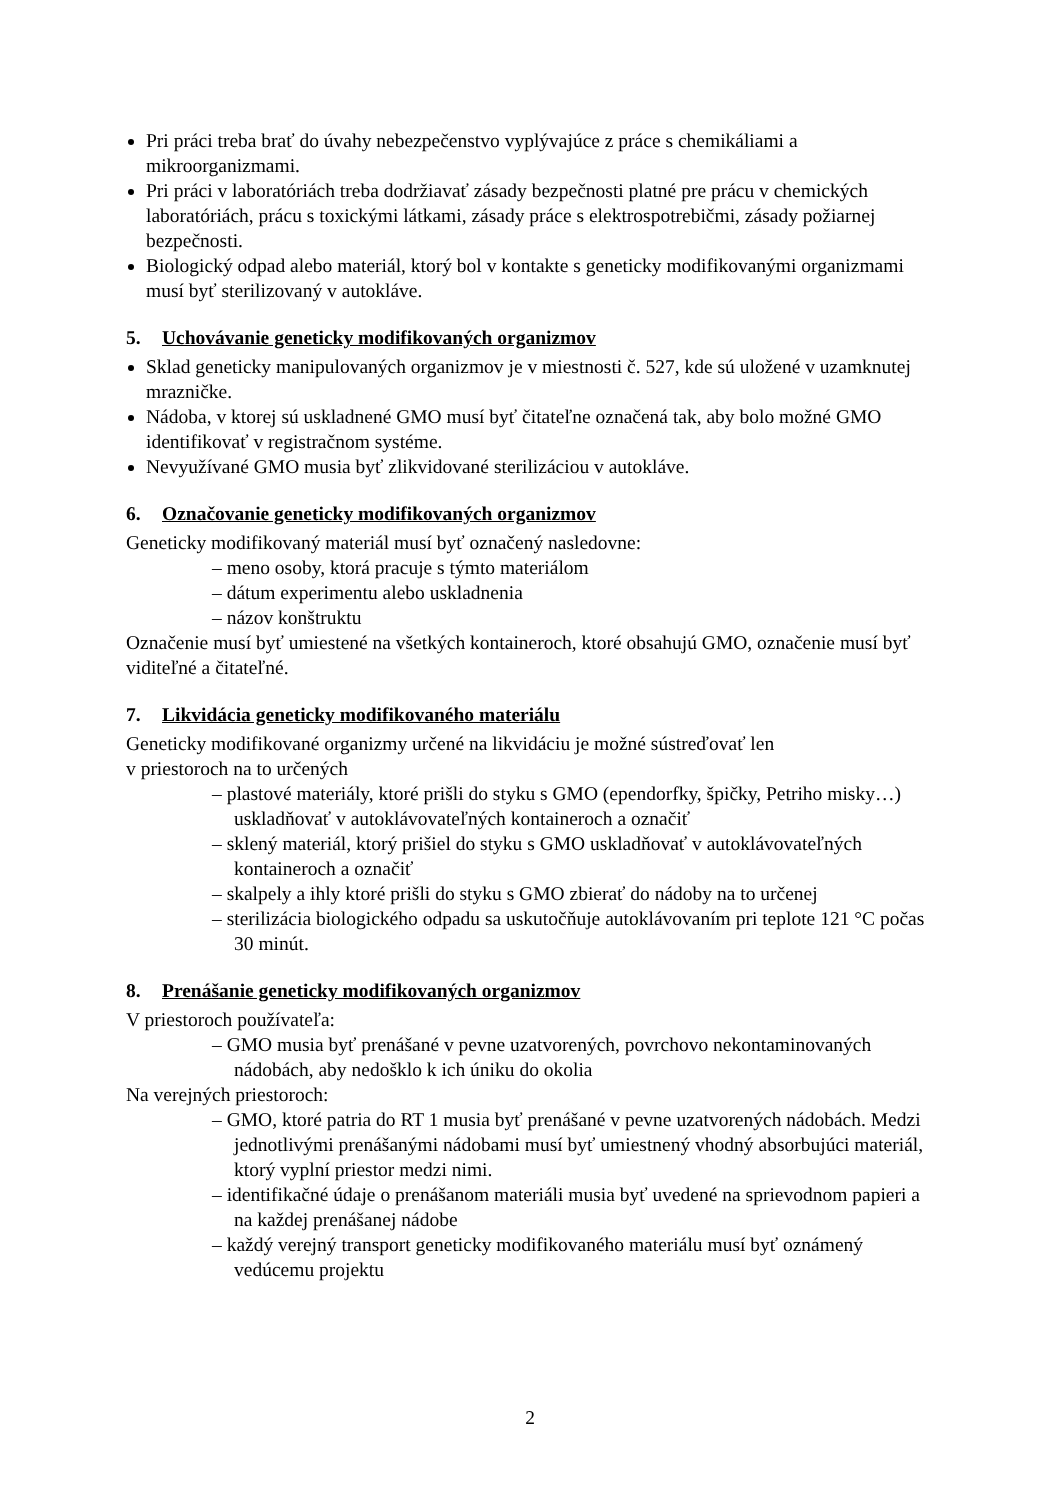Pri práci treba brať do úvahy nebezpečenstvo vyplývajúce z práce s chemikáliami a mikroorganizmami.
Pri práci v laboratóriách treba dodržiavať zásady bezpečnosti platné pre prácu v chemických laboratóriách, prácu s toxickými látkami, zásady práce s elektrospotrebičmi, zásady požiarnej bezpečnosti.
Biologický odpad alebo materiál, ktorý bol v kontakte s geneticky modifikovanými organizmami musí byť sterilizovaný v autokláve.
5. Uchovávanie geneticky modifikovaných organizmov
Sklad geneticky manipulovaných organizmov je v miestnosti č. 527, kde sú uložené v uzamknutej mrazničke.
Nádoba, v ktorej sú uskladnené GMO musí byť čitateľne označená tak, aby bolo možné GMO identifikovať v registračnom systéme.
Nevyužívané GMO musia byť zlikvidované sterilizáciou v autokláve.
6. Označovanie geneticky modifikovaných organizmov
Geneticky modifikovaný materiál musí byť označený nasledovne:
– meno osoby, ktorá pracuje s týmto materiálom
– dátum experimentu alebo uskladnenia
– názov konštruktu
Označenie musí byť umiestené na všetkých kontaineroch, ktoré obsahujú GMO, označenie musí byť viditeľné a čitateľné.
7. Likvidácia geneticky modifikovaného materiálu
Geneticky modifikované organizmy určené na likvidáciu je možné sústreďovať len
v priestoroch na to určených
– plastové materiály, ktoré prišli do styku s GMO (ependorfky, špičky, Petriho misky…) uskladňovať v autoklávovateľných kontaineroch a označiť
– sklený materiál, ktorý prišiel do styku s GMO uskladňovať v autoklávovateľných kontaineroch a označiť
– skalpely a ihly ktoré prišli do styku s GMO zbierať do nádoby na to určenej
– sterilizácia biologického odpadu sa uskutočňuje autoklávovaním pri teplote 121 °C počas 30 minút.
8. Prenášanie geneticky modifikovaných organizmov
V priestoroch používateľa:
– GMO musia byť prenášané v pevne uzatvorených, povrchovo nekontaminovaných nádobách, aby nedošklo k ich úniku do okolia
Na verejných priestoroch:
– GMO, ktoré patria do RT 1 musia byť prenášané v pevne uzatvorených nádobách. Medzi jednotlivými prenášanými nádobami musí byť umiestnený vhodný absorbujúci materiál, ktorý vyplní priestor medzi nimi.
– identifikačné údaje o prenášanom materiáli musia byť uvedené na sprievodnom papieri a na každej prenášanej nádobe
– každý verejný transport geneticky modifikovaného materiálu musí byť oznámený vedúcemu projektu
2